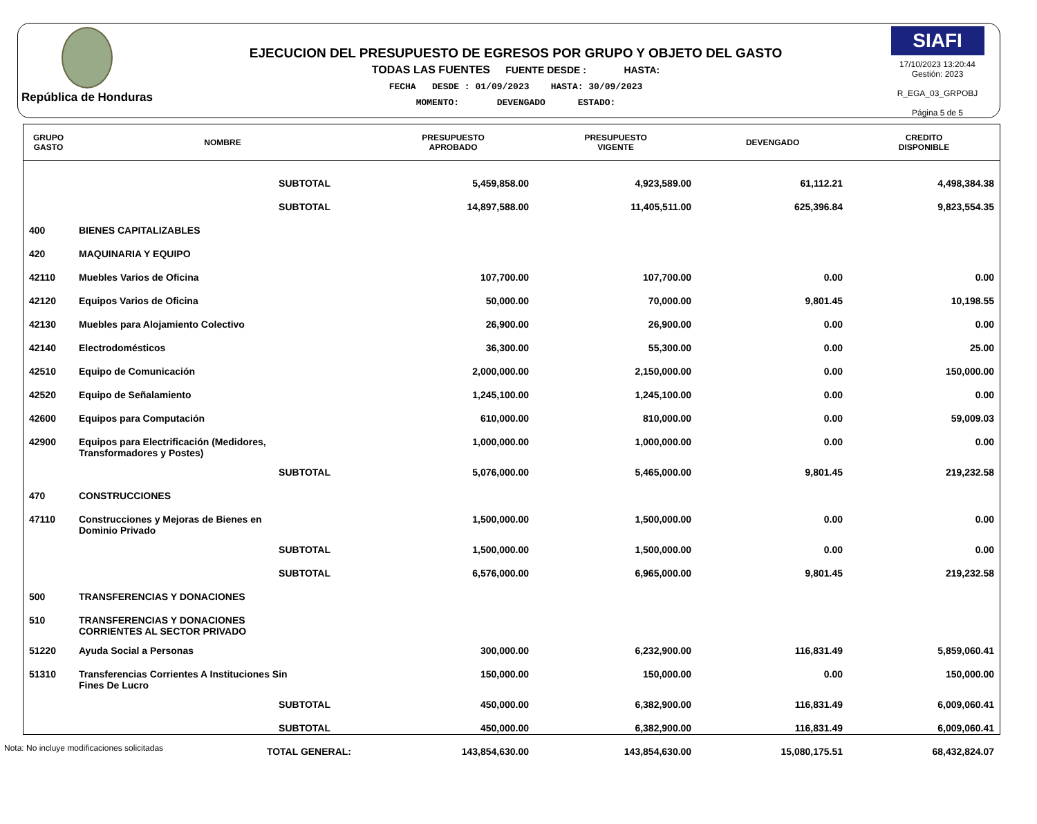República de Honduras
EJECUCION DEL PRESUPUESTO DE EGRESOS POR GRUPO Y OBJETO DEL GASTO
TODAS LAS FUENTES FUENTE DESDE : HASTA:
FECHA DESDE : 01/09/2023 HASTA: 30/09/2023
MOMENTO: DEVENGADO ESTADO:
SIAFI
17/10/2023 13:20:44
Gestión: 2023
R_EGA_03_GRPOBJ
Página 5 de 5
| GRUPO GASTO | NOMBRE | PRESUPUESTO APROBADO | PRESUPUESTO VIGENTE | DEVENGADO | CREDITO DISPONIBLE |
| --- | --- | --- | --- | --- | --- |
| | SUBTOTAL | 5,459,858.00 | 4,923,589.00 | 61,112.21 | 4,498,384.38 |
| | SUBTOTAL | 14,897,588.00 | 11,405,511.00 | 625,396.84 | 9,823,554.35 |
| 400 | BIENES CAPITALIZABLES | | | | |
| 420 | MAQUINARIA Y EQUIPO | | | | |
| 42110 | Muebles Varios de Oficina | 107,700.00 | 107,700.00 | 0.00 | 0.00 |
| 42120 | Equipos Varios de Oficina | 50,000.00 | 70,000.00 | 9,801.45 | 10,198.55 |
| 42130 | Muebles para Alojamiento Colectivo | 26,900.00 | 26,900.00 | 0.00 | 0.00 |
| 42140 | Electrodomésticos | 36,300.00 | 55,300.00 | 0.00 | 25.00 |
| 42510 | Equipo de Comunicación | 2,000,000.00 | 2,150,000.00 | 0.00 | 150,000.00 |
| 42520 | Equipo de Señalamiento | 1,245,100.00 | 1,245,100.00 | 0.00 | 0.00 |
| 42600 | Equipos para Computación | 610,000.00 | 810,000.00 | 0.00 | 59,009.03 |
| 42900 | Equipos para Electrificación (Medidores, Transformadores y Postes) | 1,000,000.00 | 1,000,000.00 | 0.00 | 0.00 |
| | SUBTOTAL | 5,076,000.00 | 5,465,000.00 | 9,801.45 | 219,232.58 |
| 470 | CONSTRUCCIONES | | | | |
| 47110 | Construcciones y Mejoras de Bienes en Dominio Privado | 1,500,000.00 | 1,500,000.00 | 0.00 | 0.00 |
| | SUBTOTAL | 1,500,000.00 | 1,500,000.00 | 0.00 | 0.00 |
| | SUBTOTAL | 6,576,000.00 | 6,965,000.00 | 9,801.45 | 219,232.58 |
| 500 | TRANSFERENCIAS Y DONACIONES | | | | |
| 510 | TRANSFERENCIAS Y DONACIONES CORRIENTES AL SECTOR PRIVADO | | | | |
| 51220 | Ayuda Social a Personas | 300,000.00 | 6,232,900.00 | 116,831.49 | 5,859,060.41 |
| 51310 | Transferencias Corrientes A Instituciones Sin Fines De Lucro | 150,000.00 | 150,000.00 | 0.00 | 150,000.00 |
| | SUBTOTAL | 450,000.00 | 6,382,900.00 | 116,831.49 | 6,009,060.41 |
| | SUBTOTAL | 450,000.00 | 6,382,900.00 | 116,831.49 | 6,009,060.41 |
| | TOTAL GENERAL: | 143,854,630.00 | 143,854,630.00 | 15,080,175.51 | 68,432,824.07 |
Nota: No incluye modificaciones solicitadas